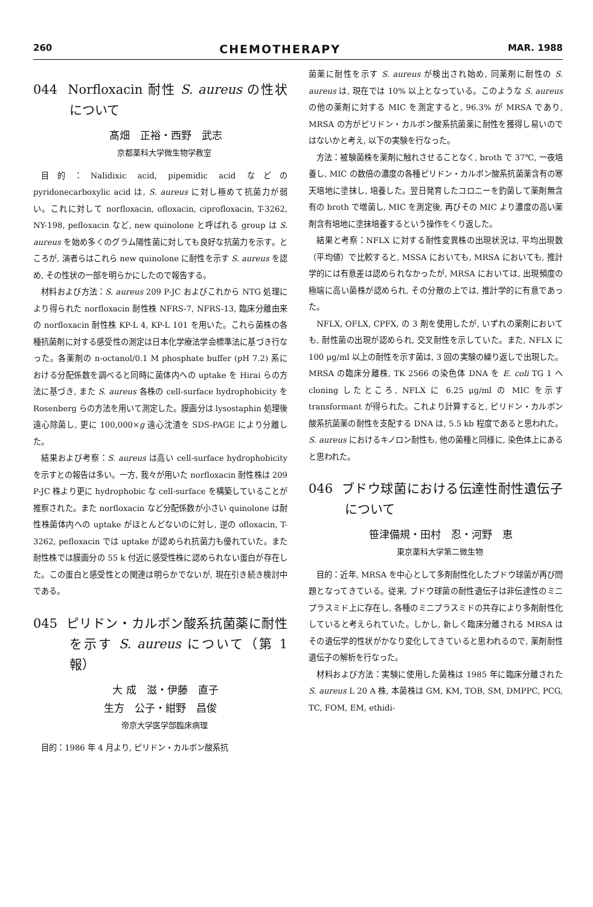260 CHEMOTHERAPY MAR. 1988
044 Norfloxacin 耐性 S. aureus の性状について
髙畑　正裕・西野　武志
京都薬科大学微生物学教室
目的：Nalidixic acid, pipemidic acid などの pyridonecarboxylic acid は, S. aureus に対し極めて抗菌力が弱い。これに対して norfloxacin, ofloxacin, ciprofloxacin, T-3262, NY-198, pefloxacin など, new quinolone と呼ばれる group は S. aureus を始め多くのグラム陽性菌に対しても良好な抗菌力を示す。ところが, 演者らはこれら new quinolone に耐性を示す S. aureus を認め, その性状の一部を明らかにしたので報告する。
材料および方法：S. aureus 209 P-JC およびこれから NTG 処理により得られた norfloxacin 耐性株 NFRS-7, NFRS-13, 臨床分離由来の norfloxacin 耐性株 KP-L 4, KP-L 101 を用いた。これら菌株の各種抗菌剤に対する感受性の測定は日本化学療法学会標準法に基づき行なった。各薬剤の n-octanol/0.1 M phosphate buffer (pH 7.2) 系における分配係数を調べると同時に菌体内への uptake を Hirai らの方法に基づき, また S. aureus 各株の cell-surface hydrophobicity を Rosenberg らの方法を用いて測定した。膜画分は lysostaphin 処理後遠心除菌し, 更に 100,000×g 遠心沈渣を SDS-PAGE により分離した。
結果および考察：S. aureus は高い cell-surface hydrophobicity を示すとの報告は多い。一方, 我々が用いた norfloxacin 耐性株は 209 P-JC 株より更に hydrophobic な cell-surface を構築していることが推察された。また norfloxacin など分配係数が小さい quinolone は耐性株菌体内への uptake がほとんどないのに対し, 逆の ofloxacin, T-3262, pefloxacin では uptake が認められ抗菌力も優れていた。また耐性株では膜画分の 55 k 付近に感受性株に認められない蛋白が存在した。この蛋白と感受性との関連は明らかでないが, 現在引き続き検討中である。
045 ピリドン・カルボン酸系抗菌薬に耐性を示す S. aureus について（第 1 報）
大 成　滋・伊藤　直子
生方　公子・紺野　昌俊
帝京大学医学部臨床病理
目的：1986 年 4 月より, ピリドン・カルボン酸系抗
菌薬に耐性を示す S. aureus が検出され始め, 同薬剤に耐性の S. aureus は, 現在では 10% 以上となっている。このような S. aureus の他の薬剤に対する MIC を測定すると, 96.3% が MRSA であり, MRSA の方がピリドン・カルボン酸系抗菌薬に耐性を獲得し易いのではないかと考え, 以下の実験を行なった。
方法：被験菌株を薬剤に触れさせることなく, broth で 37℃, 一夜培養し, MIC の数倍の濃度の各種ピリドン・カルボン酸系抗菌薬含有の寒天培地に塗抹し, 培養した。翌日発育したコロニーを釣菌して薬剤無含有の broth で増菌し, MIC を測定後, 再びその MIC より濃度の高い薬剤含有培地に塗抹培養するという操作をくり返した。
結果と考察：NFLX に対する耐性変異株の出現状況は, 平均出現数（平均値）で比較すると, MSSA においても, MRSA においても, 推計学的には有意差は認められなかったが, MRSA においては, 出現頻度の極端に高い菌株が認められ, その分散の上では, 推計学的に有意であった。
NFLX, OFLX, CPFX, の 3 剤を使用したが, いずれの薬剤においても, 耐性菌の出現が認められ, 交叉耐性を示していた。また, NFLX に 100 μg/ml 以上の耐性を示す菌は, 3 回の実験の繰り返しで出現した。MRSA の臨床分離株, TK 2566 の染色体 DNA を E. coli TG 1 へ cloning したところ, NFLX に 6.25 μg/ml の MIC を示す transformant が得られた。これより計算すると, ピリドン・カルボン酸系抗菌薬の耐性を支配する DNA は, 5.5 kb 程度であると思われた。S. aureus におけるキノロン耐性も, 他の菌種と同様に, 染色体上にあると思われた。
046 ブドウ球菌における伝達性耐性遺伝子について
笹津備規・田村　忍・河野　恵
東京薬科大学第二微生物
目的：近年, MRSA を中心として多剤耐性化したブドウ球菌が再び問題となってきている。従来, ブドウ球菌の耐性遺伝子は非伝達性のミニプラスミド上に存在し, 各種のミニプラスミドの共存により多剤耐性化していると考えられていた。しかし, 新しく臨床分離される MRSA はその遺伝学的性状がかなり変化してきていると思われるので, 薬剤耐性遺伝子の解析を行なった。
材料および方法：実験に使用した菌株は 1985 年に臨床分離された S. aureus L 20 A 株, 本菌株は GM, KM, TOB, SM, DMPPC, PCG, TC, FOM, EM, ethidi-